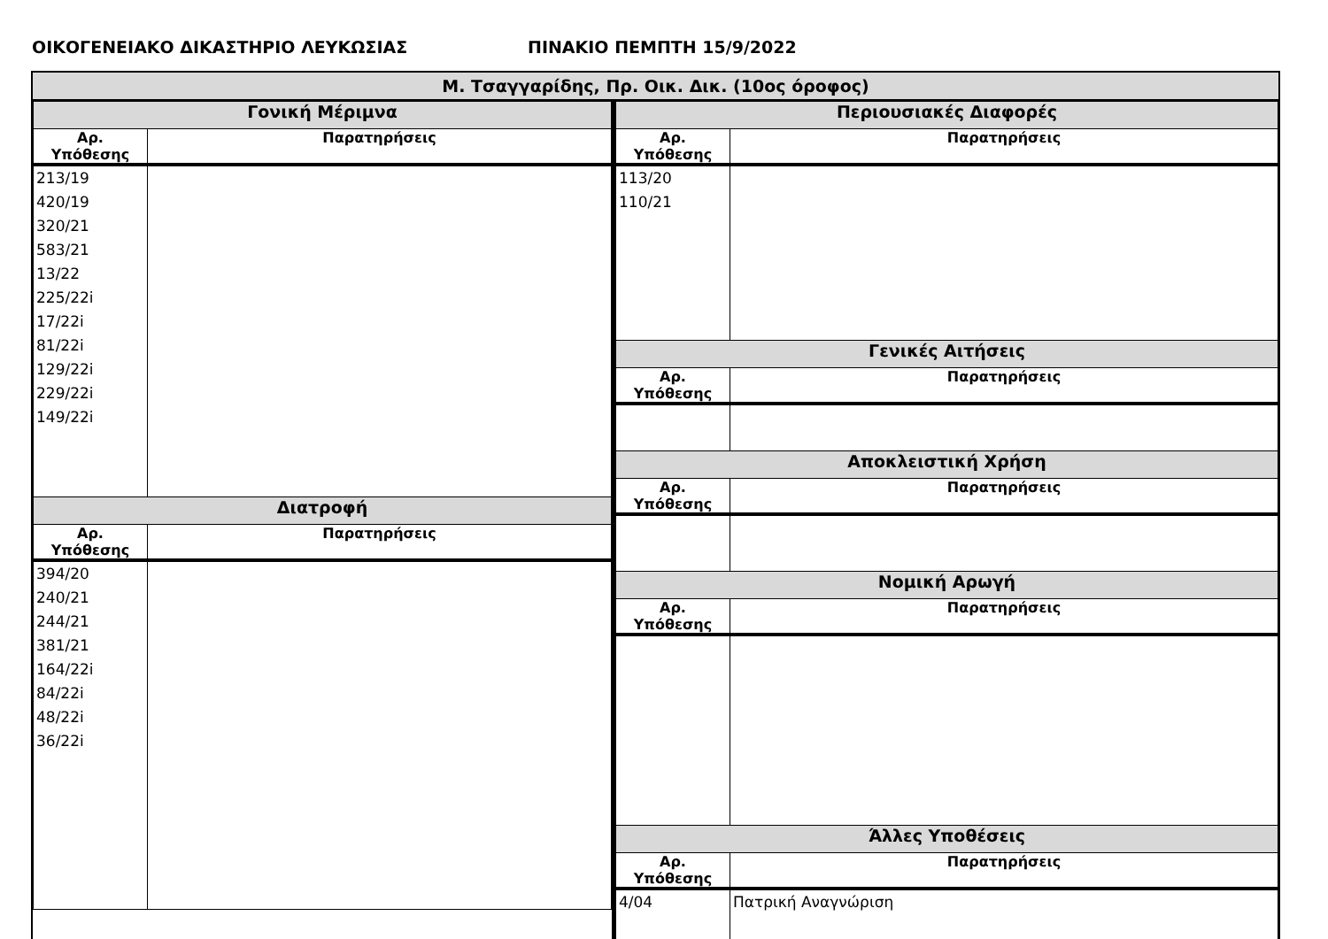ΟΙΚΟΓΕΝΕΙΑΚΟ ΔΙΚΑΣΤΗΡΙΟ ΛΕΥΚΩΣΙΑΣ ΠΙΝΑΚΙΟ ΠΕΜΠΤΗ 15/9/2022
Μ. Τσαγγαρίδης, Πρ. Οικ. Δικ. (10ος όροφος)
| Γονική Μέριμνα | |
| --- | --- |
| Αρ. Υπόθεσης | Παρατηρήσεις |
| 213/19 420/19 320/21 583/21 13/22 225/22i 17/22i 81/22i 129/22i 229/22i 149/22i | |
| Διατροφή | |
| Αρ. Υπόθεσης | Παρατηρήσεις |
| 394/20 240/21 244/21 381/21 164/22i 84/22i 48/22i 36/22i | |
| Περιουσιακές Διαφορές | |
| --- | --- |
| Αρ. Υπόθεσης | Παρατηρήσεις |
| 113/20 110/21 | |
| Γενικές Αιτήσεις | |
| Αρ. Υπόθεσης | Παρατηρήσεις |
| Αποκλειστική Χρήση | |
| Αρ. Υπόθεσης | Παρατηρήσεις |
| Νομική Αρωγή | |
| Αρ. Υπόθεσης | Παρατηρήσεις |
| Άλλες Υποθέσεις | |
| Αρ. Υπόθεσης | Παρατηρήσεις |
| 4/04 | Πατρική Αναγνώριση |